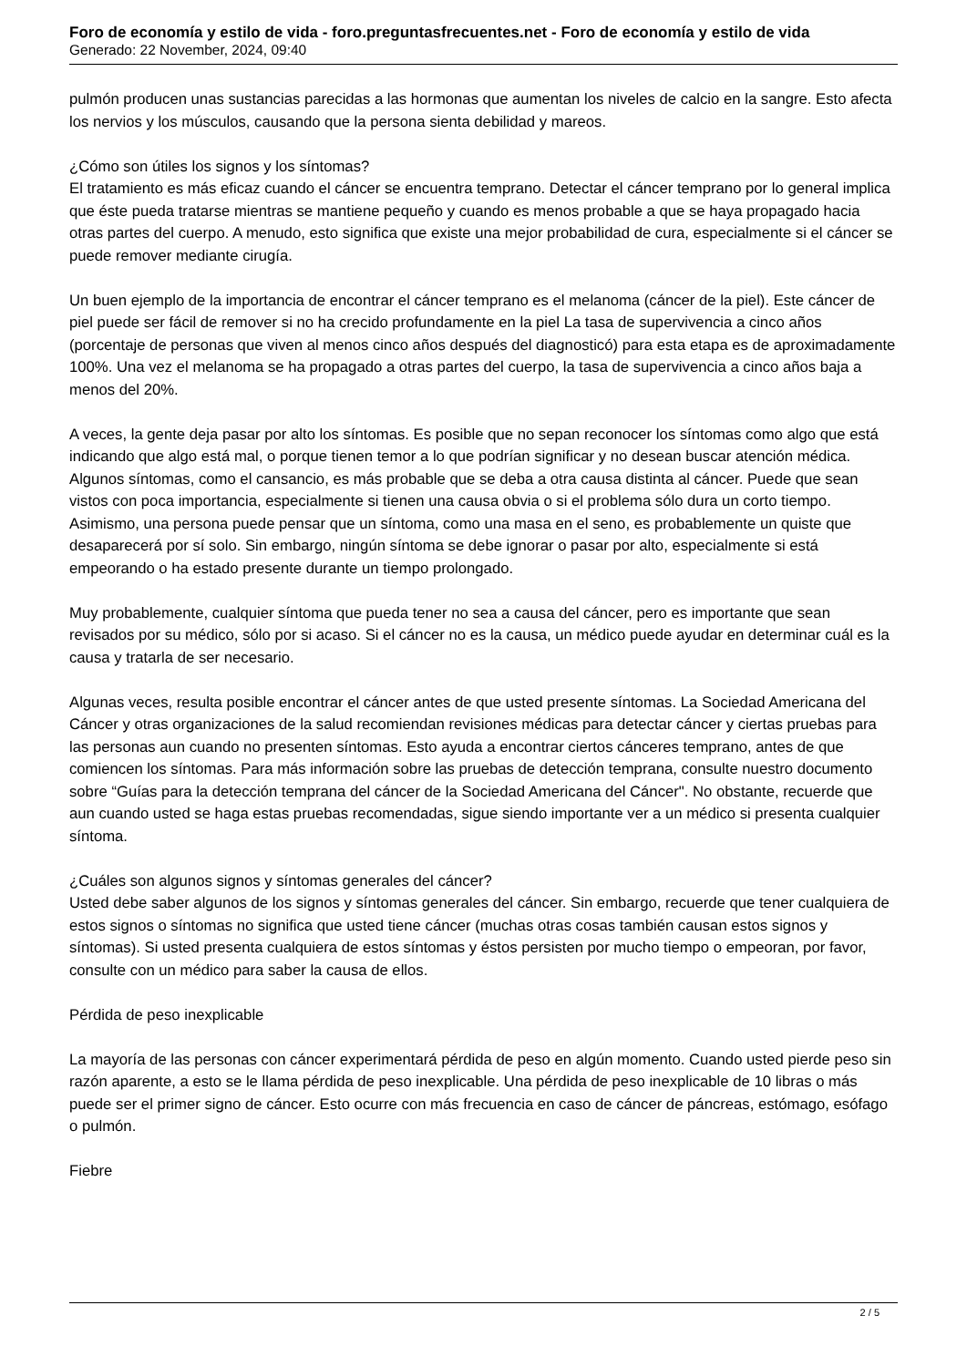Foro de economía y estilo de vida - foro.preguntasfrecuentes.net - Foro de economía y estilo de vida
Generado: 22 November, 2024, 09:40
pulmón producen unas sustancias parecidas a las hormonas que aumentan los niveles de calcio en la sangre. Esto afecta los nervios y los músculos, causando que la persona sienta debilidad y mareos.
¿Cómo son útiles los signos y los síntomas?
El tratamiento es más eficaz cuando el cáncer se encuentra temprano. Detectar el cáncer temprano por lo general implica que éste pueda tratarse mientras se mantiene pequeño y cuando es menos probable a que se haya propagado hacia otras partes del cuerpo. A menudo, esto significa que existe una mejor probabilidad de cura, especialmente si el cáncer se puede remover mediante cirugía.
Un buen ejemplo de la importancia de encontrar el cáncer temprano es el melanoma (cáncer de la piel). Este cáncer de piel puede ser fácil de remover si no ha crecido profundamente en la piel La tasa de supervivencia a cinco años (porcentaje de personas que viven al menos cinco años después del diagnosticó) para esta etapa es de aproximadamente 100%. Una vez el melanoma se ha propagado a otras partes del cuerpo, la tasa de supervivencia a cinco años baja a menos del 20%.
A veces, la gente deja pasar por alto los síntomas. Es posible que no sepan reconocer los síntomas como algo que está indicando que algo está mal, o porque tienen temor a lo que podrían significar y no desean buscar atención médica. Algunos síntomas, como el cansancio, es más probable que se deba a otra causa distinta al cáncer. Puede que sean vistos con poca importancia, especialmente si tienen una causa obvia o si el problema sólo dura un corto tiempo. Asimismo, una persona puede pensar que un síntoma, como una masa en el seno, es probablemente un quiste que desaparecerá por sí solo. Sin embargo, ningún síntoma se debe ignorar o pasar por alto, especialmente si está empeorando o ha estado presente durante un tiempo prolongado.
Muy probablemente, cualquier síntoma que pueda tener no sea a causa del cáncer, pero es importante que sean revisados por su médico, sólo por si acaso. Si el cáncer no es la causa, un médico puede ayudar en determinar cuál es la causa y tratarla de ser necesario.
Algunas veces, resulta posible encontrar el cáncer antes de que usted presente síntomas. La Sociedad Americana del Cáncer y otras organizaciones de la salud recomiendan revisiones médicas para detectar cáncer y ciertas pruebas para las personas aun cuando no presenten síntomas. Esto ayuda a encontrar ciertos cánceres temprano, antes de que comiencen los síntomas. Para más información sobre las pruebas de detección temprana, consulte nuestro documento sobre “Guías para la detección temprana del cáncer de la Sociedad Americana del Cáncer". No obstante, recuerde que aun cuando usted se haga estas pruebas recomendadas, sigue siendo importante ver a un médico si presenta cualquier síntoma.
¿Cuáles son algunos signos y síntomas generales del cáncer?
Usted debe saber algunos de los signos y síntomas generales del cáncer. Sin embargo, recuerde que tener cualquiera de estos signos o síntomas no significa que usted tiene cáncer (muchas otras cosas también causan estos signos y síntomas). Si usted presenta cualquiera de estos síntomas y éstos persisten por mucho tiempo o empeoran, por favor, consulte con un médico para saber la causa de ellos.
Pérdida de peso inexplicable
La mayoría de las personas con cáncer experimentará pérdida de peso en algún momento. Cuando usted pierde peso sin razón aparente, a esto se le llama pérdida de peso inexplicable. Una pérdida de peso inexplicable de 10 libras o más puede ser el primer signo de cáncer. Esto ocurre con más frecuencia en caso de cáncer de páncreas, estómago, esófago o pulmón.
Fiebre
2 / 5